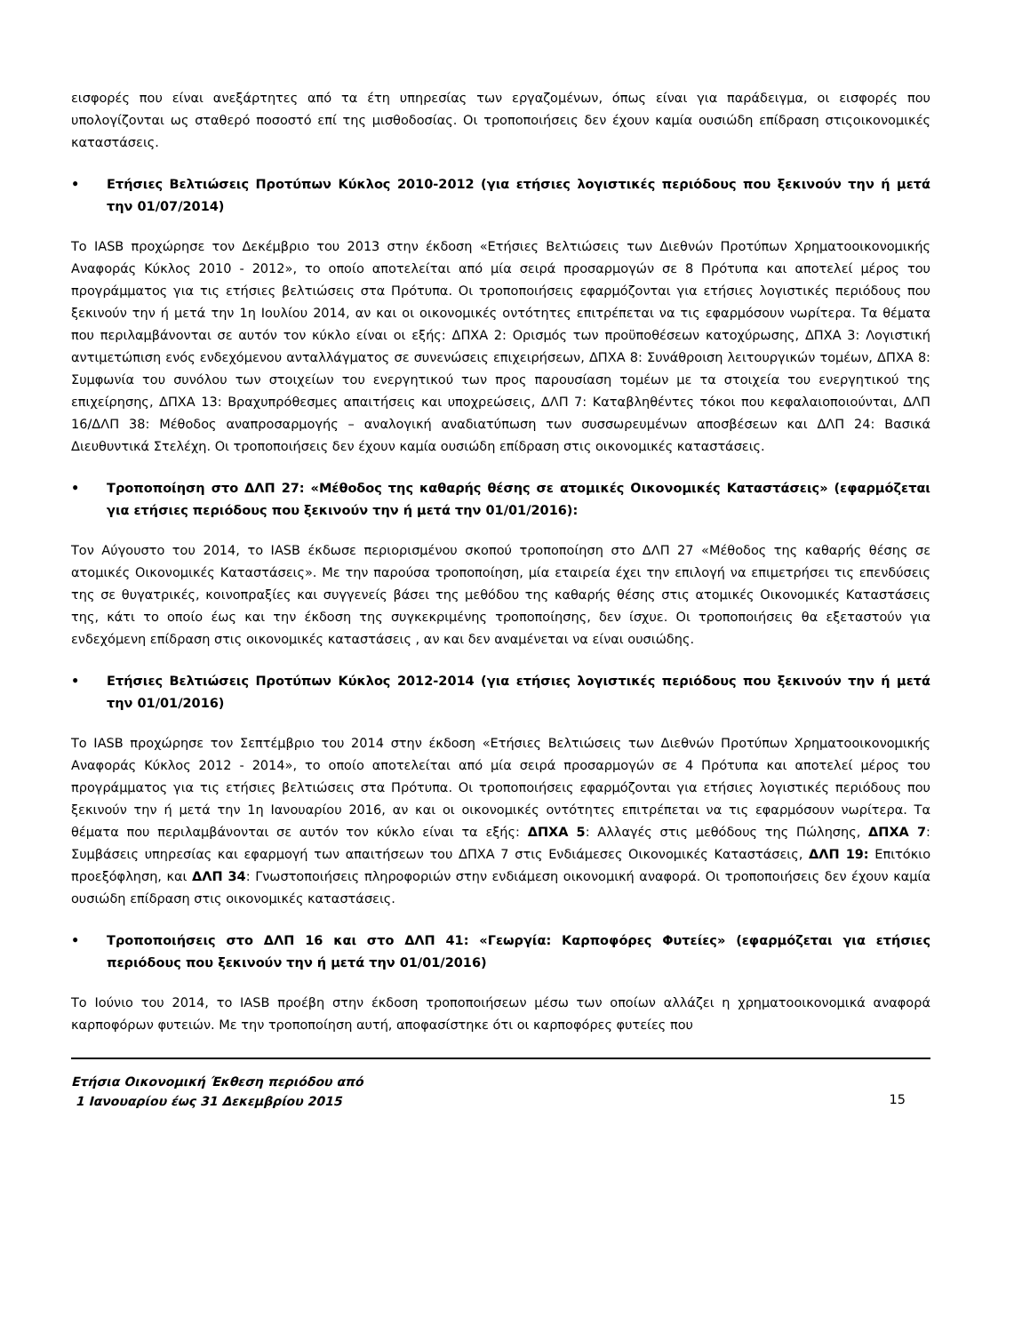εισφορές που είναι ανεξάρτητες από τα έτη υπηρεσίας των εργαζομένων, όπως είναι για παράδειγμα, οι εισφορές που υπολογίζονται ως σταθερό ποσοστό επί της μισθοδοσίας. Οι τροποποιήσεις δεν έχουν καμία ουσιώδη επίδραση στιςοικονομικές καταστάσεις.
• Ετήσιες Βελτιώσεις Προτύπων Κύκλος 2010-2012 (για ετήσιες λογιστικές περιόδους που ξεκινούν την ή μετά την 01/07/2014)
Το IASB προχώρησε τον Δεκέμβριο του 2013 στην έκδοση «Ετήσιες Βελτιώσεις των Διεθνών Προτύπων Χρηματοοικονομικής Αναφοράς Κύκλος 2010 - 2012», το οποίο αποτελείται από μία σειρά προσαρμογών σε 8 Πρότυπα και αποτελεί μέρος του προγράμματος για τις ετήσιες βελτιώσεις στα Πρότυπα. Οι τροποποιήσεις εφαρμόζονται για ετήσιες λογιστικές περιόδους που ξεκινούν την ή μετά την 1η Ιουλίου 2014, αν και οι οικονομικές οντότητες επιτρέπεται να τις εφαρμόσουν νωρίτερα. Τα θέματα που περιλαμβάνονται σε αυτόν τον κύκλο είναι οι εξής: ΔΠΧΑ 2: Ορισμός των προϋποθέσεων κατοχύρωσης, ΔΠΧΑ 3: Λογιστική αντιμετώπιση ενός ενδεχόμενου ανταλλάγματος σε συνενώσεις επιχειρήσεων, ΔΠΧΑ 8: Συνάθροιση λειτουργικών τομέων, ΔΠΧΑ 8: Συμφωνία του συνόλου των στοιχείων του ενεργητικού των προς παρουσίαση τομέων με τα στοιχεία του ενεργητικού της επιχείρησης, ΔΠΧΑ 13: Βραχυπρόθεσμες απαιτήσεις και υποχρεώσεις, ΔΛΠ 7: Καταβληθέντες τόκοι που κεφαλαιοποιούνται, ΔΛΠ 16/ΔΛΠ 38: Μέθοδος αναπροσαρμογής – αναλογική αναδιατύπωση των συσσωρευμένων αποσβέσεων και ΔΛΠ 24: Βασικά Διευθυντικά Στελέχη. Οι τροποποιήσεις δεν έχουν καμία ουσιώδη επίδραση στις οικονομικές καταστάσεις.
• Τροποποίηση στο ΔΛΠ 27: «Μέθοδος της καθαρής θέσης σε ατομικές Οικονομικές Καταστάσεις» (εφαρμόζεται για ετήσιες περιόδους που ξεκινούν την ή μετά την 01/01/2016):
Τον Αύγουστο του 2014, το IASB έκδωσε περιορισμένου σκοπού τροποποίηση στο ΔΛΠ 27 «Μέθοδος της καθαρής θέσης σε ατομικές Οικονομικές Καταστάσεις». Με την παρούσα τροποποίηση, μία εταιρεία έχει την επιλογή να επιμετρήσει τις επενδύσεις της σε θυγατρικές, κοινοπραξίες και συγγενείς βάσει της μεθόδου της καθαρής θέσης στις ατομικές Οικονομικές Καταστάσεις της, κάτι το οποίο έως και την έκδοση της συγκεκριμένης τροποποίησης, δεν ίσχυε. Οι τροποποιήσεις θα εξεταστούν για ενδεχόμενη επίδραση στις οικονομικές καταστάσεις , αν και δεν αναμένεται να είναι ουσιώδης.
• Ετήσιες Βελτιώσεις Προτύπων Κύκλος 2012-2014 (για ετήσιες λογιστικές περιόδους που ξεκινούν την ή μετά την 01/01/2016)
Το IASB προχώρησε τον Σεπτέμβριο του 2014 στην έκδοση «Ετήσιες Βελτιώσεις των Διεθνών Προτύπων Χρηματοοικονομικής Αναφοράς Κύκλος 2012 - 2014», το οποίο αποτελείται από μία σειρά προσαρμογών σε 4 Πρότυπα και αποτελεί μέρος του προγράμματος για τις ετήσιες βελτιώσεις στα Πρότυπα. Οι τροποποιήσεις εφαρμόζονται για ετήσιες λογιστικές περιόδους που ξεκινούν την ή μετά την 1η Ιανουαρίου 2016, αν και οι οικονομικές οντότητες επιτρέπεται να τις εφαρμόσουν νωρίτερα. Τα θέματα που περιλαμβάνονται σε αυτόν τον κύκλο είναι τα εξής: ΔΠΧΑ 5: Αλλαγές στις μεθόδους της Πώλησης, ΔΠΧΑ 7: Συμβάσεις υπηρεσίας και εφαρμογή των απαιτήσεων του ΔΠΧΑ 7 στις Ενδιάμεσες Οικονομικές Καταστάσεις, ΔΛΠ 19: Επιτόκιο προεξόφληση, και ΔΛΠ 34: Γνωστοποιήσεις πληροφοριών στην ενδιάμεση οικονομική αναφορά. Οι τροποποιήσεις δεν έχουν καμία ουσιώδη επίδραση στις οικονομικές καταστάσεις.
• Τροποποιήσεις στο ΔΛΠ 16 και στο ΔΛΠ 41: «Γεωργία: Καρποφόρες Φυτείες» (εφαρμόζεται για ετήσιες περιόδους που ξεκινούν την ή μετά την 01/01/2016)
Το Ιούνιο του 2014, το IASB προέβη στην έκδοση τροποποιήσεων μέσω των οποίων αλλάζει η χρηματοοικονομικά αναφορά καρποφόρων φυτειών. Με την τροποποίηση αυτή, αποφασίστηκε ότι οι καρποφόρες φυτείες που
Ετήσια Οικονομική Έκθεση περιόδου από
1 Ιανουαρίου έως 31 Δεκεμβρίου 2015
15